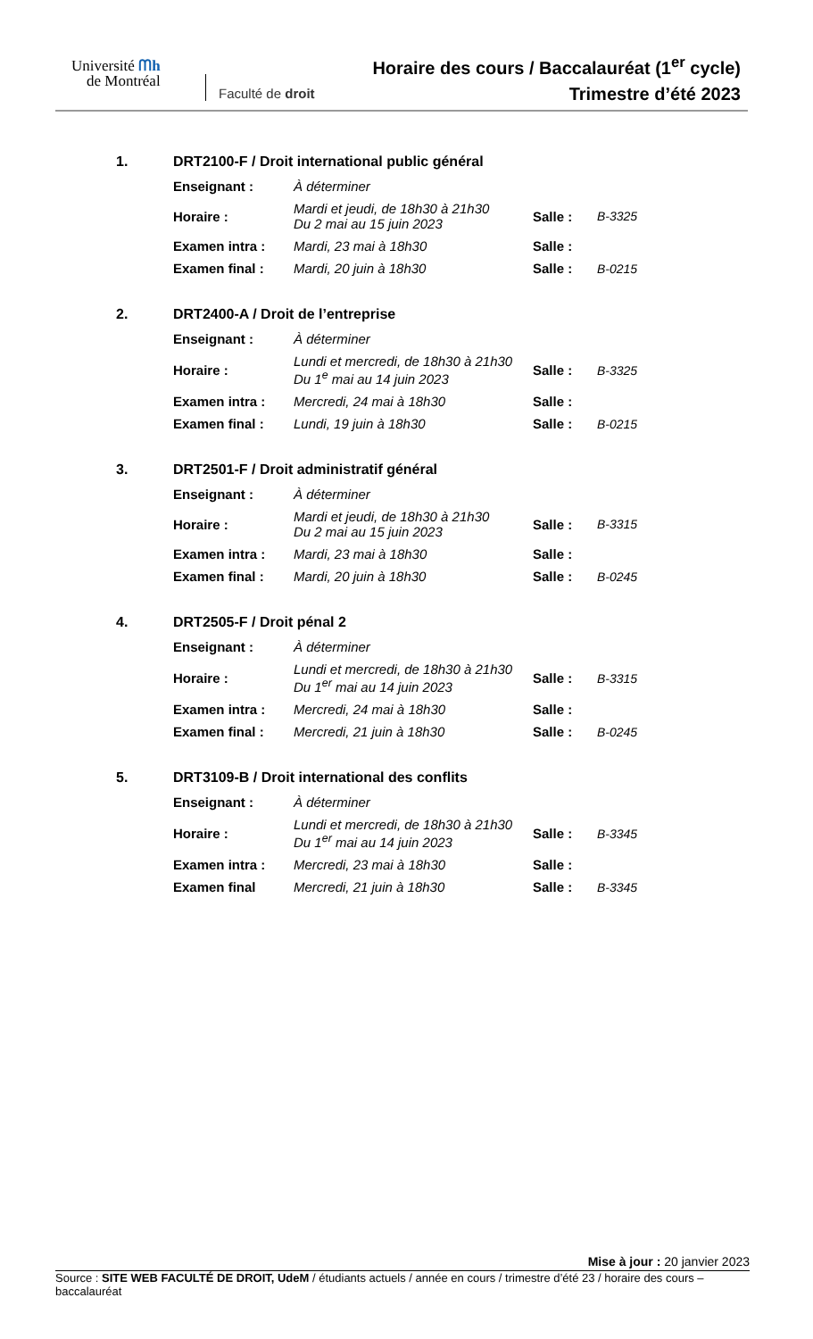Université ᗰh
de Montréal
Faculté de droit
Horaire des cours / Baccalauréat (1<sup>er</sup> cycle)
Trimestre d’été 2023
1. DRT2100-F / Droit international public général
| Enseignant : | À déterminer | | |
| Horaire : | Mardi et jeudi, de 18h30 à 21h30 Du 2 mai au 15 juin 2023 | Salle : | B-3325 |
| Examen intra : | Mardi, 23 mai à 18h30 | Salle : | |
| Examen final : | Mardi, 20 juin à 18h30 | Salle : | B-0215 |
2. DRT2400-A / Droit de l’entreprise
| Enseignant : | À déterminer | | |
| Horaire : | Lundi et mercredi, de 18h30 à 21h30 Du 1<sup>e</sup> mai au 14 juin 2023 | Salle : | B-3325 |
| Examen intra : | Mercredi, 24 mai à 18h30 | Salle : | |
| Examen final : | Lundi, 19 juin à 18h30 | Salle : | B-0215 |
3. DRT2501-F / Droit administratif général
| Enseignant : | À déterminer | | |
| Horaire : | Mardi et jeudi, de 18h30 à 21h30 Du 2 mai au 15 juin 2023 | Salle : | B-3315 |
| Examen intra : | Mardi, 23 mai à 18h30 | Salle : | |
| Examen final : | Mardi, 20 juin à 18h30 | Salle : | B-0245 |
4. DRT2505-F / Droit pénal 2
| Enseignant : | À déterminer | | |
| Horaire : | Lundi et mercredi, de 18h30 à 21h30 Du 1<sup>er</sup> mai au 14 juin 2023 | Salle : | B-3315 |
| Examen intra : | Mercredi, 24 mai à 18h30 | Salle : | |
| Examen final : | Mercredi, 21 juin à 18h30 | Salle : | B-0245 |
5. DRT3109-B / Droit international des conflits
| Enseignant : | À déterminer | | |
| Horaire : | Lundi et mercredi, de 18h30 à 21h30 Du 1<sup>er</sup> mai au 14 juin 2023 | Salle : | B-3345 |
| Examen intra : | Mercredi, 23 mai à 18h30 | Salle : | |
| Examen final | Mercredi, 21 juin à 18h30 | Salle : | B-3345 |
Mise à jour : 20 janvier 2023
Source : SITE WEB FACULTÉ DE DROIT, UdeM / étudiants actuels / année en cours / trimestre d’été 23 / horaire des cours – baccalauréat